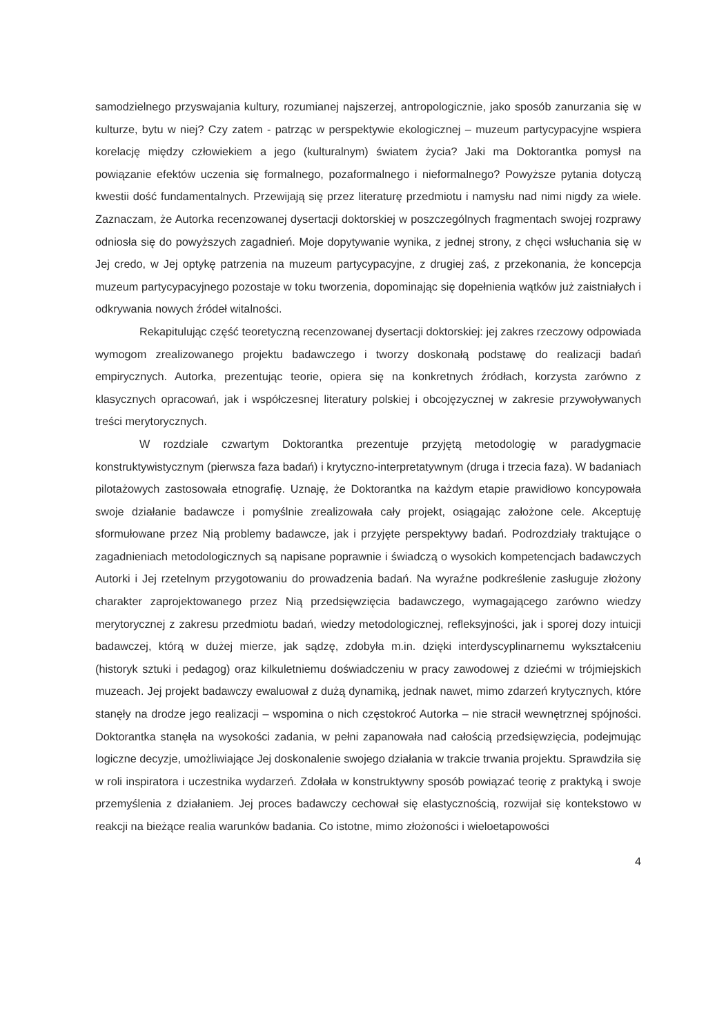samodzielnego przyswajania kultury, rozumianej najszerzej, antropologicznie, jako sposób zanurzania się w kulturze, bytu w niej? Czy zatem - patrząc w perspektywie ekologicznej – muzeum partycypacyjne wspiera korelację między człowiekiem a jego (kulturalnym) światem życia? Jaki ma Doktorantka pomysł na powiązanie efektów uczenia się formalnego, pozaformalnego i nieformalnego? Powyższe pytania dotyczą kwestii dość fundamentalnych. Przewijają się przez literaturę przedmiotu i namysłu nad nimi nigdy za wiele. Zaznaczam, że Autorka recenzowanej dysertacji doktorskiej w poszczególnych fragmentach swojej rozprawy odniosła się do powyższych zagadnień. Moje dopytywanie wynika, z jednej strony, z chęci wsłuchania się w Jej credo, w Jej optykę patrzenia na muzeum partycypacyjne, z drugiej zaś, z przekonania, że koncepcja muzeum partycypacyjnego pozostaje w toku tworzenia, dopominając się dopełnienia wątków już zaistniałych i odkrywania nowych źródeł witalności.
Rekapitulując część teoretyczną recenzowanej dysertacji doktorskiej: jej zakres rzeczowy odpowiada wymogom zrealizowanego projektu badawczego i tworzy doskonałą podstawę do realizacji badań empirycznych. Autorka, prezentując teorie, opiera się na konkretnych źródłach, korzysta zarówno z klasycznych opracowań, jak i współczesnej literatury polskiej i obcojęzycznej w zakresie przywoływanych treści merytorycznych.
W rozdziale czwartym Doktorantka prezentuje przyjętą metodologię w paradygmacie konstruktywistycznym (pierwsza faza badań) i krytyczno-interpretatywnym (druga i trzecia faza). W badaniach pilotażowych zastosowała etnografię. Uznaję, że Doktorantka na każdym etapie prawidłowo koncypowała swoje działanie badawcze i pomyślnie zrealizowała cały projekt, osiągając założone cele. Akceptuję sformułowane przez Nią problemy badawcze, jak i przyjęte perspektywy badań. Podrozdziały traktujące o zagadnieniach metodologicznych są napisane poprawnie i świadczą o wysokich kompetencjach badawczych Autorki i Jej rzetelnym przygotowaniu do prowadzenia badań. Na wyraźne podkreślenie zasługuje złożony charakter zaprojektowanego przez Nią przedsięwzięcia badawczego, wymagającego zarówno wiedzy merytorycznej z zakresu przedmiotu badań, wiedzy metodologicznej, refleksyjności, jak i sporej dozy intuicji badawczej, którą w dużej mierze, jak sądzę, zdobyła m.in. dzięki interdyscyplinarnemu wykształceniu (historyk sztuki i pedagog) oraz kilkuletniemu doświadczeniu w pracy zawodowej z dziećmi w trójmiejskich muzeach. Jej projekt badawczy ewaluował z dużą dynamiką, jednak nawet, mimo zdarzeń krytycznych, które stanęły na drodze jego realizacji – wspomina o nich częstokroć Autorka – nie stracił wewnętrznej spójności. Doktorantka stanęła na wysokości zadania, w pełni zapanowała nad całością przedsięwzięcia, podejmując logiczne decyzje, umożliwiające Jej doskonalenie swojego działania w trakcie trwania projektu. Sprawdziła się w roli inspiratora i uczestnika wydarzeń. Zdołała w konstruktywny sposób powiązać teorię z praktyką i swoje przemyślenia z działaniem. Jej proces badawczy cechował się elastycznością, rozwijał się kontekstowo w reakcji na bieżące realia warunków badania. Co istotne, mimo złożoności i wieloetapowości
4